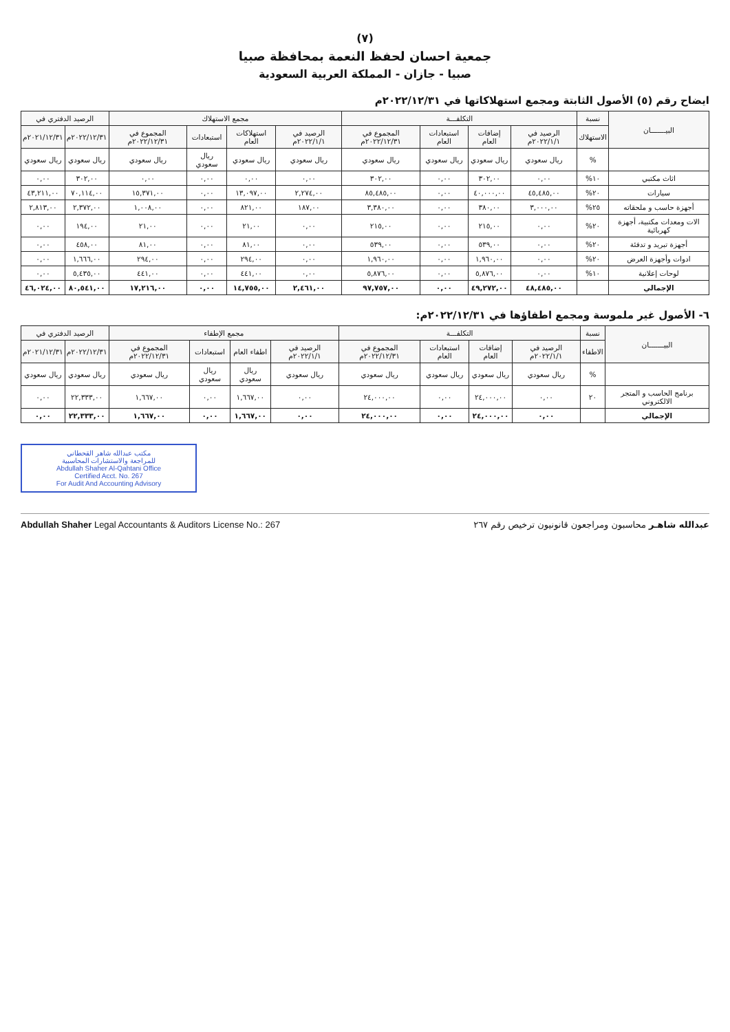(٧)
جمعية احسان لحفظ النعمة بمحافظة صبيا
صبيا - جازان - المملكة العربية السعودية
ايضاح رقم (٥) الأصول الثابتة ومجمع استهلاكاتها في ٢٠٢٢/١٢/٣١م
| البيـــــــان | نسبة | التكلفـــة | | | | مجمع الاستهلاك | | | | الرصيد الدفتري في | |
| --- | --- | --- | --- | --- | --- | --- | --- | --- | --- | --- | --- |
| | الاستهلاك | الرصيد في ٢٠٢٢/١/١م | إضافات العام | استبعادات العام | المجموع في ٢٠٢٢/١٢/٣١م | الرصيد في ٢٠٢٢/١/١م | استهلاكات العام | استبعادات | المجموع في ٢٠٢٢/١٢/٣١م | ٢٠٢٢/١٢/٣١م | ٢٠٢١/١٢/٣١م |
| | % | ريال سعودي | ريال سعودي | ريال سعودي | ريال سعودي | ريال سعودي | ريال سعودي | ريال سعودي | ريال سعودي | ريال سعودي | ريال سعودي |
| اثاث مكتبي | ١٠% | ٠,٠٠ | ٣٠٢,٠٠ | ٠,٠٠ | ٣٠٢,٠٠ | ٠,٠٠ | ٠,٠٠ | ٠,٠٠ | ٠,٠٠ | ٣٠٢,٠٠ | ٠,٠٠ |
| سيارات | ٢٠% | ٤٥,٤٨٥,٠٠ | ٤٠,٠٠٠,٠٠ | ٠,٠٠ | ٨٥,٤٨٥,٠٠ | ٢,٢٧٤,٠٠ | ١٣,٠٩٧,٠٠ | ٠,٠٠ | ١٥,٣٧١,٠٠ | ٧٠,١١٤,٠٠ | ٤٣,٢١١,٠٠ |
| أجهزة حاسب و ملحقاته | ٢٥% | ٣,٠٠٠,٠٠ | ٣٨٠,٠٠ | ٠,٠٠ | ٣,٣٨٠,٠٠ | ١٨٧,٠٠ | ٨٢١,٠٠ | ٠,٠٠ | ١,٠٠٨,٠٠ | ٢,٣٧٢,٠٠ | ٢,٨١٣,٠٠ |
| الات ومعدات مكتبية، أجهزة كهربائية | ٢٠% | ٠,٠٠ | ٢١٥,٠٠ | ٠,٠٠ | ٢١٥,٠٠ | ٠,٠٠ | ٢١,٠٠ | ٠,٠٠ | ٢١,٠٠ | ١٩٤,٠٠ | ٠,٠٠ |
| أجهزة تبريد و تدفئة | ٢٠% | ٠,٠٠ | ٥٣٩,٠٠ | ٠,٠٠ | ٥٣٩,٠٠ | ٠,٠٠ | ٨١,٠٠ | ٠,٠٠ | ٨١,٠٠ | ٤٥٨,٠٠ | ٠,٠٠ |
| ادوات وأجهزة العرض | ٢٠% | ٠,٠٠ | ١,٩٦٠,٠٠ | ٠,٠٠ | ١,٩٦٠,٠٠ | ٠,٠٠ | ٢٩٤,٠٠ | ٠,٠٠ | ٢٩٤,٠٠ | ١,٦٦٦,٠٠ | ٠,٠٠ |
| لوحات إعلانية | ١٠% | ٠,٠٠ | ٥,٨٧٦,٠٠ | ٠,٠٠ | ٥,٨٧٦,٠٠ | ٠,٠٠ | ٤٤١,٠٠ | ٠,٠٠ | ٤٤١,٠٠ | ٥,٤٣٥,٠٠ | ٠,٠٠ |
| الإجمالي | | ٤٨,٤٨٥,٠٠ | ٤٩,٢٧٢,٠٠ | ٠,٠٠ | ٩٧,٧٥٧,٠٠ | ٢,٤٦١,٠٠ | ١٤,٧٥٥,٠٠ | ٠,٠٠ | ١٧,٢١٦,٠٠ | ٨٠,٥٤١,٠٠ | ٤٦,٠٢٤,٠٠ |
٦- الأصول غير ملموسة ومجمع اطفاؤها في ٢٠٢٢/١٢/٣١م:
| البيـــــــان | نسبة | التكلفـــة | | | | مجمع الإطفاء | | | | الرصيد الدفتري في | |
| --- | --- | --- | --- | --- | --- | --- | --- | --- | --- | --- | --- |
| | الاطفاء | الرصيد في ٢٠٢٢/١/١م | إضافات العام | استبعادات العام | المجموع في ٢٠٢٢/١٢/٣١م | الرصيد في ٢٠٢٢/١/١م | اطفاء العام | استبعادات | المجموع في ٢٠٢٢/١٢/٣١م | ٢٠٢٢/١٢/٣١م | ٢٠٢١/١٢/٣١م |
| | % | ريال سعودي | ريال سعودي | ريال سعودي | ريال سعودي | ريال سعودي | ريال سعودي | ريال سعودي | ريال سعودي | ريال سعودي | ريال سعودي |
| برنامج الحاسب و المتجر الالكتروني | ٢٠ | ٠,٠٠ | ٢٤,٠٠٠,٠٠ | ٠,٠٠ | ٢٤,٠٠٠,٠٠ | ٠,٠٠ | ١,٦٦٧,٠٠ | ٠,٠٠ | ١,٦٦٧,٠٠ | ٢٢,٣٣٣,٠٠ | ٠,٠٠ |
| الإجمالي | | ٠,٠٠ | ٢٤,٠٠٠,٠٠ | ٠,٠٠ | ٢٤,٠٠٠,٠٠ | ٠,٠٠ | ١,٦٦٧,٠٠ | ٠,٠٠ | ١,٦٦٧,٠٠ | ٢٢,٣٣٣,٠٠ | ٠,٠٠ |
مكتب عبدالله شاهر القحطاني
للمراجعة والاستشارات المحاسبية
Abdullah Shaher Al-Qahtani Office
Certified Acct. No. 267
For Audit And Accounting Advisory
عبدالله شاهـر محاسبون ومراجعون قانونيون ترخيص رقم ٢٦٧ Abdullah Shaher Legal Accountants & Auditors License No.: 267